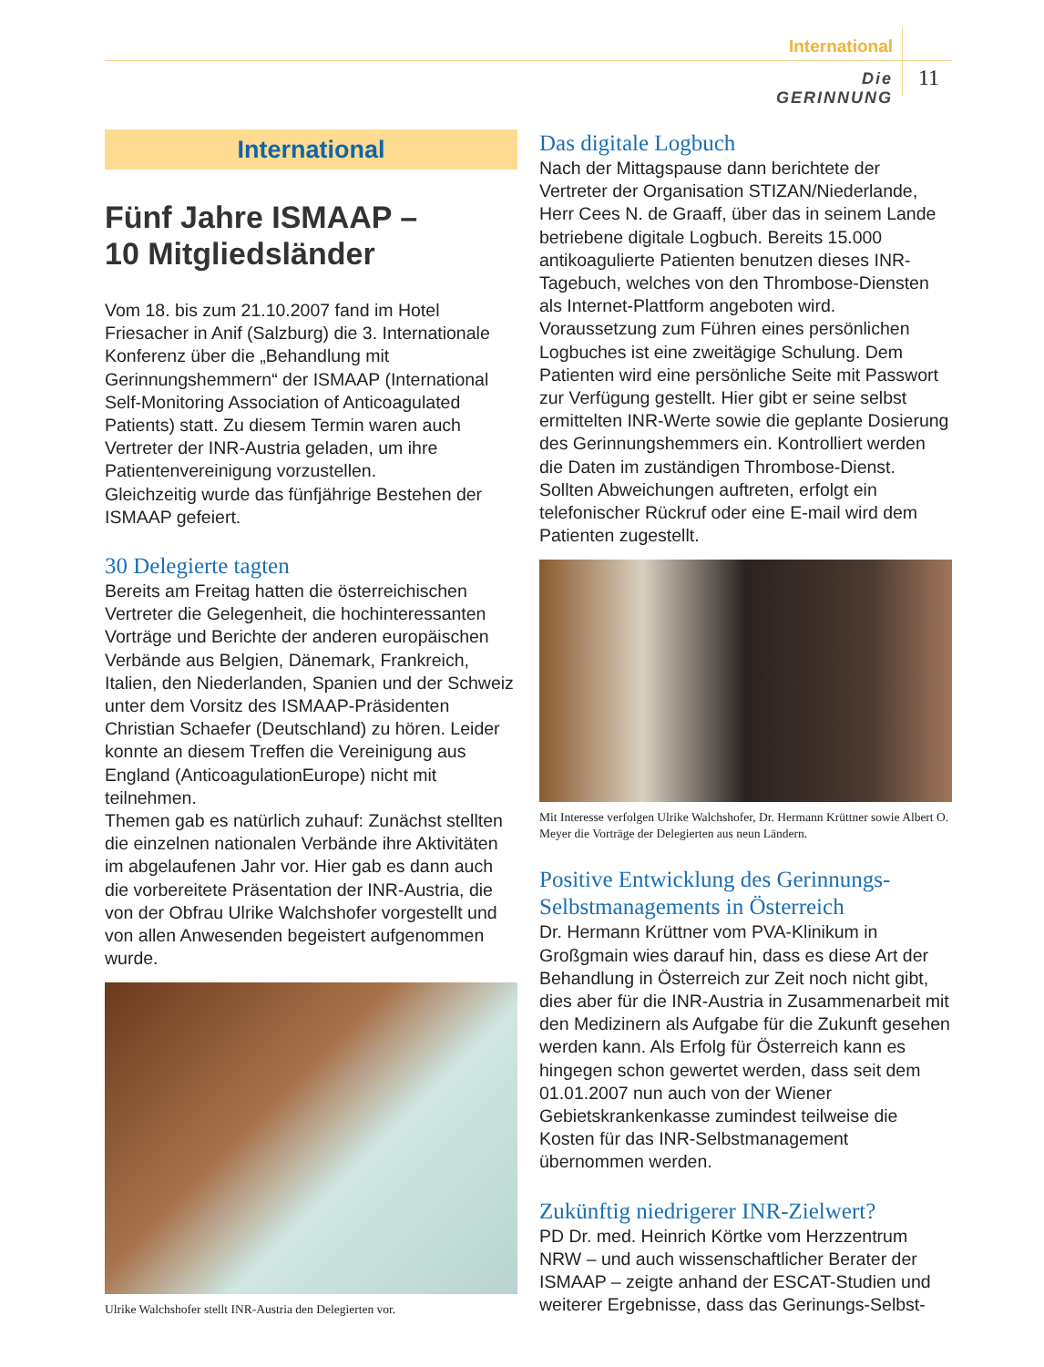International
Die GERINNUNG
11
International
Fünf Jahre ISMAAP –
10 Mitgliedsländer
Vom 18. bis zum 21.10.2007 fand im Hotel Friesacher in Anif (Salzburg) die 3. Internationale Konferenz über die „Behandlung mit Gerinnungshemmern“ der ISMAAP (International Self-Monitoring Association of Anticoagulated Patients) statt. Zu diesem Termin waren auch Vertreter der INR-Austria geladen, um ihre Patientenvereinigung vorzustellen.
Gleichzeitig wurde das fünfjährige Bestehen der ISMAAP gefeiert.
30 Delegierte tagten
Bereits am Freitag hatten die österreichischen Vertreter die Gelegenheit, die hochinteressanten Vorträge und Berichte der anderen europäischen Verbände aus Belgien, Dänemark, Frankreich, Italien, den Niederlanden, Spanien und der Schweiz unter dem Vorsitz des ISMAAP-Präsidenten Christian Schaefer (Deutschland) zu hören. Leider konnte an diesem Treffen die Vereinigung aus England (AnticoagulationEurope) nicht mit teilnehmen.
Themen gab es natürlich zuhauf: Zunächst stellten die einzelnen nationalen Verbände ihre Aktivitäten im abgelaufenen Jahr vor. Hier gab es dann auch die vorbereitete Präsentation der INR-Austria, die von der Obfrau Ulrike Walchshofer vorgestellt und von allen Anwesenden begeistert aufgenommen wurde.
Ulrike Walchshofer stellt INR-Austria den Delegierten vor.
Das digitale Logbuch
Nach der Mittagspause dann berichtete der Vertreter der Organisation STIZAN/Niederlande, Herr Cees N. de Graaff, über das in seinem Lande betriebene digitale Logbuch. Bereits 15.000 antikoagulierte Patienten benutzen dieses INR-Tagebuch, welches von den Thrombose-Diensten als Internet-Plattform angeboten wird. Voraussetzung zum Führen eines persönlichen Logbuches ist eine zweitägige Schulung. Dem Patienten wird eine persönliche Seite mit Passwort zur Verfügung gestellt. Hier gibt er seine selbst ermittelten INR-Werte sowie die geplante Dosierung des Gerinnungshemmers ein. Kontrolliert werden die Daten im zuständigen Thrombose-Dienst. Sollten Abweichungen auftreten, erfolgt ein telefonischer Rückruf oder eine E-mail wird dem Patienten zugestellt.
Mit Interesse verfolgen Ulrike Walchshofer, Dr. Hermann Krüttner sowie Albert O. Meyer die Vorträge der Delegierten aus neun Ländern.
Positive Entwicklung des Gerinnungs-Selbstmanagements in Österreich
Dr. Hermann Krüttner vom PVA-Klinikum in Großgmain wies darauf hin, dass es diese Art der Behandlung in Österreich zur Zeit noch nicht gibt, dies aber für die INR-Austria in Zusammenarbeit mit den Medizinern als Aufgabe für die Zukunft gesehen werden kann. Als Erfolg für Österreich kann es hingegen schon gewertet werden, dass seit dem 01.01.2007 nun auch von der Wiener Gebietskrankenkasse zumindest teilweise die Kosten für das INR-Selbstmanagement übernommen werden.
Zukünftig niedrigerer INR-Zielwert?
PD Dr. med. Heinrich Körtke vom Herzzentrum NRW – und auch wissenschaftlicher Berater der ISMAAP – zeigte anhand der ESCAT-Studien und weiterer Ergebnisse, dass das Gerinungs-Selbst-